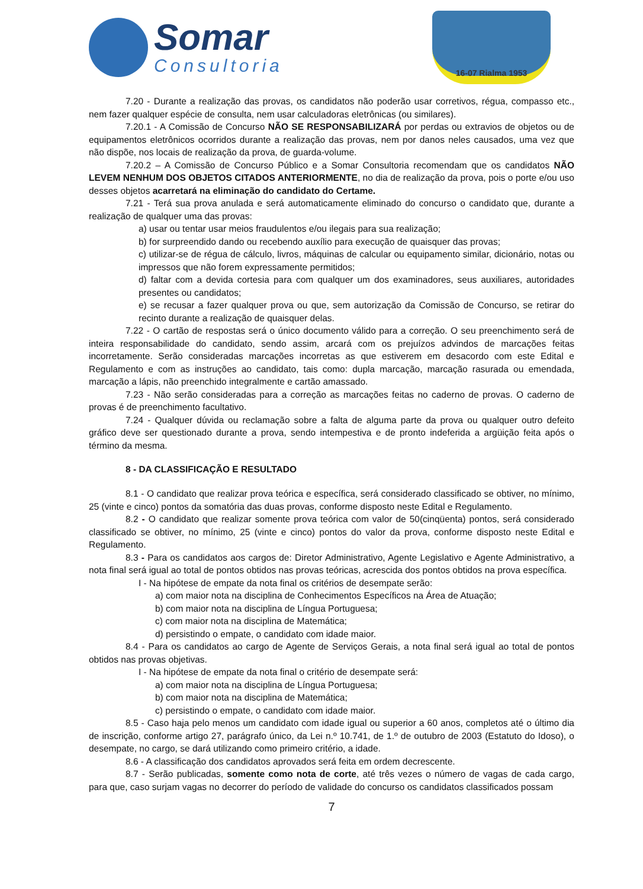Somar
Consultoria
16-07 Rialma 1953
7.20 - Durante a realização das provas, os candidatos não poderão usar corretivos, régua, compasso etc., nem fazer qualquer espécie de consulta, nem usar calculadoras eletrônicas (ou similares).
7.20.1 - A Comissão de Concurso NÃO SE RESPONSABILIZARÁ por perdas ou extravios de objetos ou de equipamentos eletrônicos ocorridos durante a realização das provas, nem por danos neles causados, uma vez que não dispõe, nos locais de realização da prova, de guarda-volume.
7.20.2 – A Comissão de Concurso Público e a Somar Consultoria recomendam que os candidatos NÃO LEVEM NENHUM DOS OBJETOS CITADOS ANTERIORMENTE, no dia de realização da prova, pois o porte e/ou uso desses objetos acarretará na eliminação do candidato do Certame.
7.21 - Terá sua prova anulada e será automaticamente eliminado do concurso o candidato que, durante a realização de qualquer uma das provas:
a) usar ou tentar usar meios fraudulentos e/ou ilegais para sua realização;
b) for surpreendido dando ou recebendo auxílio para execução de quaisquer das provas;
c) utilizar-se de régua de cálculo, livros, máquinas de calcular ou equipamento similar, dicionário, notas ou impressos que não forem expressamente permitidos;
d) faltar com a devida cortesia para com qualquer um dos examinadores, seus auxiliares, autoridades presentes ou candidatos;
e) se recusar a fazer qualquer prova ou que, sem autorização da Comissão de Concurso, se retirar do recinto durante a realização de quaisquer delas.
7.22 - O cartão de respostas será o único documento válido para a correção. O seu preenchimento será de inteira responsabilidade do candidato, sendo assim, arcará com os prejuízos advindos de marcações feitas incorretamente. Serão consideradas marcações incorretas as que estiverem em desacordo com este Edital e Regulamento e com as instruções ao candidato, tais como: dupla marcação, marcação rasurada ou emendada, marcação a lápis, não preenchido integralmente e cartão amassado.
7.23 - Não serão consideradas para a correção as marcações feitas no caderno de provas. O caderno de provas é de preenchimento facultativo.
7.24 - Qualquer dúvida ou reclamação sobre a falta de alguma parte da prova ou qualquer outro defeito gráfico deve ser questionado durante a prova, sendo intempestiva e de pronto indeferida a argüição feita após o término da mesma.
8 - DA CLASSIFICAÇÃO E RESULTADO
8.1 - O candidato que realizar prova teórica e específica, será considerado classificado se obtiver, no mínimo, 25 (vinte e cinco) pontos da somatória das duas provas, conforme disposto neste Edital e Regulamento.
8.2 - O candidato que realizar somente prova teórica com valor de 50(cinqüenta) pontos, será considerado classificado se obtiver, no mínimo, 25 (vinte e cinco) pontos do valor da prova, conforme disposto neste Edital e Regulamento.
8.3 - Para os candidatos aos cargos de: Diretor Administrativo, Agente Legislativo e Agente Administrativo, a nota final será igual ao total de pontos obtidos nas provas teóricas, acrescida dos pontos obtidos na prova específica.
I - Na hipótese de empate da nota final os critérios de desempate serão:
a) com maior nota na disciplina de Conhecimentos Específicos na Área de Atuação;
b) com maior nota na disciplina de Língua Portuguesa;
c) com maior nota na disciplina de Matemática;
d) persistindo o empate, o candidato com idade maior.
8.4 - Para os candidatos ao cargo de Agente de Serviços Gerais, a nota final será igual ao total de pontos obtidos nas provas objetivas.
I - Na hipótese de empate da nota final o critério de desempate será:
a) com maior nota na disciplina de Língua Portuguesa;
b) com maior nota na disciplina de Matemática;
c) persistindo o empate, o candidato com idade maior.
8.5 - Caso haja pelo menos um candidato com idade igual ou superior a 60 anos, completos até o último dia de inscrição, conforme artigo 27, parágrafo único, da Lei n.º 10.741, de 1.º de outubro de 2003 (Estatuto do Idoso), o desempate, no cargo, se dará utilizando como primeiro critério, a idade.
8.6 - A classificação dos candidatos aprovados será feita em ordem decrescente.
8.7 - Serão publicadas, somente como nota de corte, até três vezes o número de vagas de cada cargo, para que, caso surjam vagas no decorrer do período de validade do concurso os candidatos classificados possam
7